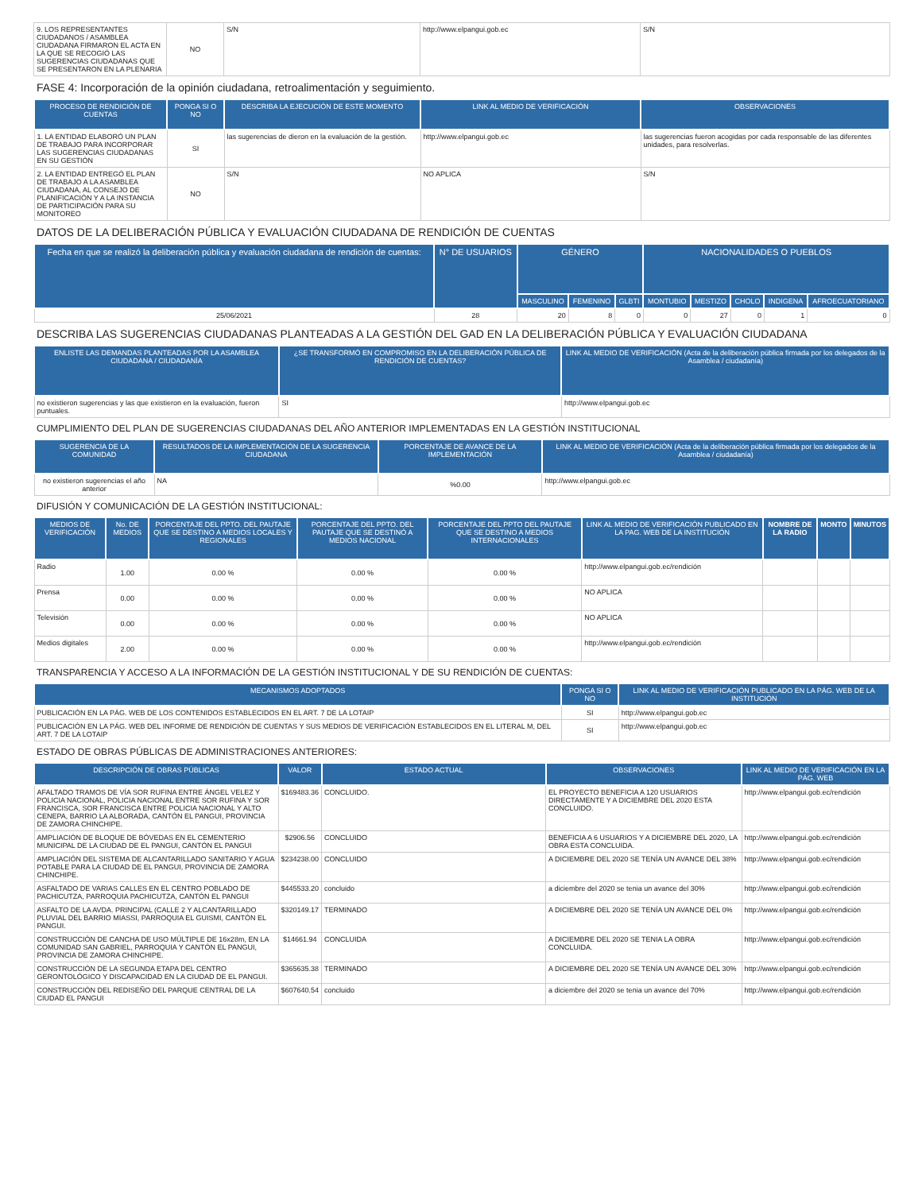| 9. LOS REPRESENTANTES CIUDADANOS / ASAMBLEA CIUDADANA FIRMARON EL ACTA EN LA QUE SE RECOGIÓ LAS SUGERENCIAS CIUDADANAS QUE SE PRESENTARON EN LA PLENARIA | NO | S/N | http://www.elpangui.gob.ec | S/N |
FASE 4: Incorporación de la opinión ciudadana, retroalimentación y seguimiento.
| PROCESO DE RENDICIÓN DE CUENTAS | PONGA SI O NO | DESCRIBA LA EJECUCIÓN DE ESTE MOMENTO | LINK AL MEDIO DE VERIFICACIÓN | OBSERVACIONES |
| --- | --- | --- | --- | --- |
| 1. LA ENTIDAD ELABORÓ UN PLAN DE TRABAJO PARA INCORPORAR LAS SUGERENCIAS CIUDADANAS EN SU GESTIÓN | SI | las sugerencias de dieron en la evaluación de la gestión. | http://www.elpangui.gob.ec | las sugerencias fueron acogidas por cada responsable de las diferentes unidades, para resolverlas. |
| 2. LA ENTIDAD ENTREGÓ EL PLAN DE TRABAJO A LA ASAMBLEA CIUDADANA, AL CONSEJO DE PLANIFICACIÓN Y A LA INSTANCIA DE PARTICIPACIÓN PARA SU MONITOREO | NO | S/N | NO APLICA | S/N |
DATOS DE LA DELIBERACIÓN PÚBLICA Y EVALUACIÓN CIUDADANA DE RENDICIÓN DE CUENTAS
| Fecha en que se realizó la deliberación pública y evaluación ciudadana de rendición de cuentas: | N° DE USUARIOS | GÉNERO | | | NACIONALIDADES O PUEBLOS | | | | |
| --- | --- | --- | --- | --- | --- | --- | --- | --- | --- |
| | | MASCULINO | FEMENINO | GLBTI | MONTUBIO | MESTIZO | CHOLO | INDIGENA | AFROECUATORIANO |
| 25/06/2021 | 28 | 20 | 8 | 0 | 0 | 27 | 0 | 1 | 0 |
DESCRIBA LAS SUGERENCIAS CIUDADANAS PLANTEADAS A LA GESTIÓN DEL GAD EN LA DELIBERACIÓN PÚBLICA Y EVALUACIÓN CIUDADANA
| ENLISTE LAS DEMANDAS PLANTEADAS POR LA ASAMBLEA CIUDADANA / CIUDADANÍA | ¿SE TRANSFORMÓ EN COMPROMISO EN LA DELIBERACIÓN PÚBLICA DE RENDICIÓN DE CUENTAS? | LINK AL MEDIO DE VERIFICACIÓN (Acta de la deliberación pública firmada por los delegados de la Asamblea / ciudadanía) |
| --- | --- | --- |
| no existieron sugerencias y las que existieron en la evaluación, fueron puntuales. | SI | http://www.elpangui.gob.ec |
CUMPLIMIENTO DEL PLAN DE SUGERENCIAS CIUDADANAS DEL AÑO ANTERIOR IMPLEMENTADAS EN LA GESTIÓN INSTITUCIONAL
| SUGERENCIA DE LA COMUNIDAD | RESULTADOS DE LA IMPLEMENTACIÓN DE LA SUGERENCIA CIUDADANA | PORCENTAJE DE AVANCE DE LA IMPLEMENTACIÓN | LINK AL MEDIO DE VERIFICACIÓN (Acta de la deliberación pública firmada por los delegados de la Asamblea / ciudadanía) |
| --- | --- | --- | --- |
| no existieron sugerencias el año anterior | NA | %0.00 | http://www.elpangui.gob.ec |
DIFUSIÓN Y COMUNICACIÓN DE LA GESTIÓN INSTITUCIONAL:
| MEDIOS DE VERIFICACIÓN | No. DE MEDIOS | PORCENTAJE DEL PPTO. DEL PAUTAJE QUE SE DESTINO A MEDIOS LOCALES Y REGIONALES | PORCENTAJE DEL PPTO. DEL PAUTAJE QUE SE DESTINÓ A MEDIOS NACIONAL | PORCENTAJE DEL PPTO DEL PAUTAJE QUE SE DESTINO A MEDIOS INTERNACIONALES | LINK AL MEDIO DE VERIFICACIÓN PUBLICADO EN LA PAG. WEB DE LA INSTITUCIÓN | NOMBRE DE LA RADIO | MONTO | MINUTOS |
| --- | --- | --- | --- | --- | --- | --- | --- | --- |
| Radio | 1.00 | 0.00 % | 0.00 % | 0.00 % | http://www.elpangui.gob.ec/rendición | | | |
| Prensa | 0.00 | 0.00 % | 0.00 % | 0.00 % | NO APLICA | | | |
| Televisión | 0.00 | 0.00 % | 0.00 % | 0.00 % | NO APLICA | | | |
| Medios digitales | 2.00 | 0.00 % | 0.00 % | 0.00 % | http://www.elpangui.gob.ec/rendición | | | |
TRANSPARENCIA Y ACCESO A LA INFORMACIÓN DE LA GESTIÓN INSTITUCIONAL Y DE SU RENDICIÓN DE CUENTAS:
| MECANISMOS ADOPTADOS | PONGA SI O NO | LINK AL MEDIO DE VERIFICACIÓN PUBLICADO EN LA PÁG. WEB DE LA INSTITUCIÓN |
| --- | --- | --- |
| PUBLICACIÓN EN LA PÁG. WEB DE LOS CONTENIDOS ESTABLECIDOS EN EL ART. 7 DE LA LOTAIP | SI | http://www.elpangui.gob.ec |
| PUBLICACIÓN EN LA PÁG. WEB DEL INFORME DE RENDICIÓN DE CUENTAS Y SUS MEDIOS DE VERIFICACIÓN ESTABLECIDOS EN EL LITERAL M, DEL ART. 7 DE LA LOTAIP | SI | http://www.elpangui.gob.ec |
ESTADO DE OBRAS PÚBLICAS DE ADMINISTRACIONES ANTERIORES:
| DESCRIPCIÓN DE OBRAS PÚBLICAS | VALOR | ESTADO ACTUAL | OBSERVACIONES | LINK AL MEDIO DE VERIFICACIÓN EN LA PÁG. WEB |
| --- | --- | --- | --- | --- |
| AFALTADO TRAMOS DE VÍA SOR RUFINA ENTRE ÁNGEL VELEZ Y POLICIA NACIONAL, POLICIA NACIONAL ENTRE SOR RUFINA Y SOR FRANCISCA, SOR FRANCISCA ENTRE POLICIA NACIONAL Y ALTO CENEPA, BARRIO LA ALBORADA, CANTÓN EL PANGUI, PROVINCIA DE ZAMORA CHINCHIPE. | $169483.36 | CONCLUIDO. | EL PROYECTO BENEFICIA A 120 USUARIOS DIRECTAMENTE Y A DICIEMBRE DEL 2020 ESTA CONCLUIDO. | http://www.elpangui.gob.ec/rendición |
| AMPLIACIÓN DE BLOQUE DE BÓVEDAS EN EL CEMENTERIO MUNICIPAL DE LA CIUDAD DE EL PANGUI, CANTÓN EL PANGUI | $2906.56 | CONCLUIDO | BENEFICIA A 6 USUARIOS Y A DICIEMBRE DEL 2020, LA OBRA ESTA CONCLUIDA. | http://www.elpangui.gob.ec/rendición |
| AMPLIACIÓN DEL SISTEMA DE ALCANTARILLADO SANITARIO Y AGUA POTABLE PARA LA CIUDAD DE EL PANGUI, PROVINCIA DE ZAMORA CHINCHIPE. | $234238.00 | CONCLUIDO | A DICIEMBRE DEL 2020 SE TENÍA UN AVANCE DEL 38% | http://www.elpangui.gob.ec/rendición |
| ASFALTADO DE VARIAS CALLES EN EL CENTRO POBLADO DE PACHICUTZA, PARROQUIA PACHICUTZA, CANTÓN EL PANGUI | $445533.20 | concluido | a diciembre del 2020 se tenia un avance del 30% | http://www.elpangui.gob.ec/rendición |
| ASFALTO DE LA AVDA. PRINCIPAL (CALLE 2 Y ALCANTARILLADO PLUVIAL DEL BARRIO MIASSI, PARROQUIA EL GUISMI, CANTÓN EL PANGUI. | $320149.17 | TERMINADO | A DICIEMBRE DEL 2020 SE TENÍA UN AVANCE DEL 0% | http://www.elpangui.gob.ec/rendición |
| CONSTRUCCIÓN DE CANCHA DE USO MÚLTIPLE DE 16x28m, EN LA COMUNIDAD SAN GABRIEL, PARROQUIA Y CANTÓN EL PANGUI, PROVINCIA DE ZAMORA CHINCHIPE. | $14661.94 | CONCLUIDA | A DICIEMBRE DEL 2020 SE TENIA LA OBRA CONCLUIDA. | http://www.elpangui.gob.ec/rendición |
| CONSTRUCCIÓN DE LA SEGUNDA ETAPA DEL CENTRO GERONTOLÓGICO Y DISCAPACIDAD EN LA CIUDAD DE EL PANGUI. | $365635.38 | TERMINADO | A DICIEMBRE DEL 2020 SE TENÍA UN AVANCE DEL 30% | http://www.elpangui.gob.ec/rendición |
| CONSTRUCCIÓN DEL REDISEÑO DEL PARQUE CENTRAL DE LA CIUDAD EL PANGUI | $607640.54 | concluido | a diciembre del 2020 se tenia un avance del 70% | http://www.elpangui.gob.ec/rendición |